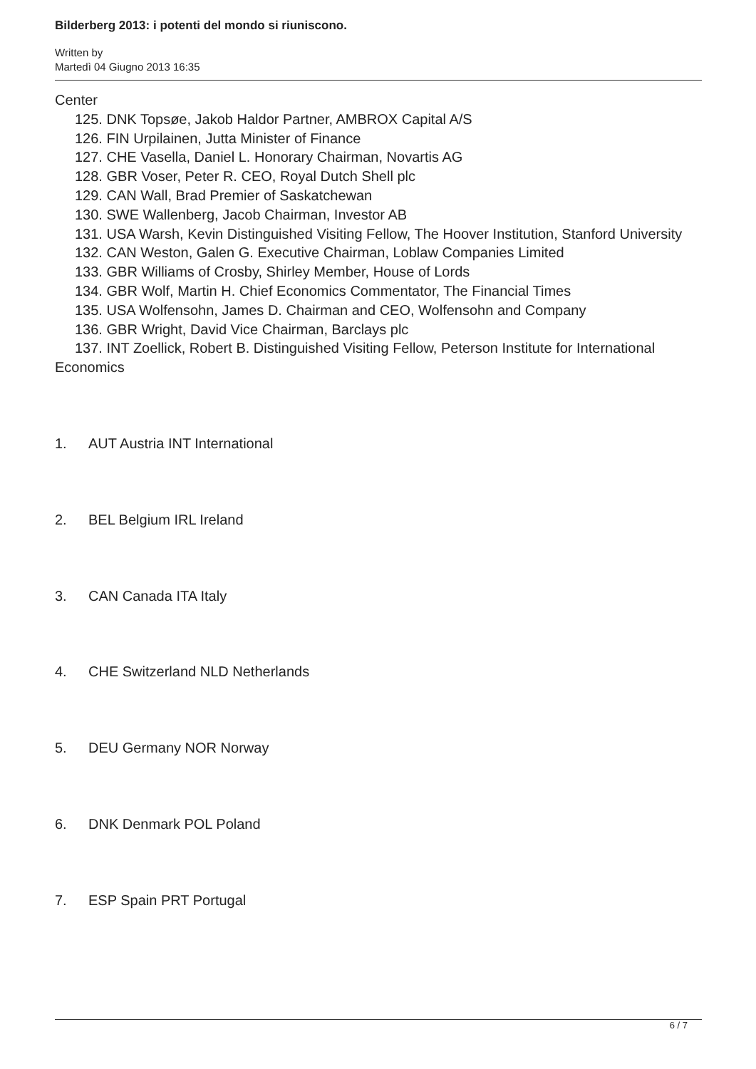Bilderberg 2013: i potenti del mondo si riuniscono.
Written by
Martedì 04 Giugno 2013 16:35
Center
125. DNK Topsøe, Jakob Haldor Partner, AMBROX Capital A/S
126. FIN Urpilainen, Jutta Minister of Finance
127. CHE Vasella, Daniel L. Honorary Chairman, Novartis AG
128. GBR Voser, Peter R. CEO, Royal Dutch Shell plc
129. CAN Wall, Brad Premier of Saskatchewan
130. SWE Wallenberg, Jacob Chairman, Investor AB
131. USA Warsh, Kevin Distinguished Visiting Fellow, The Hoover Institution, Stanford University
132. CAN Weston, Galen G. Executive Chairman, Loblaw Companies Limited
133. GBR Williams of Crosby, Shirley Member, House of Lords
134. GBR Wolf, Martin H. Chief Economics Commentator, The Financial Times
135. USA Wolfensohn, James D. Chairman and CEO, Wolfensohn and Company
136. GBR Wright, David Vice Chairman, Barclays plc
137. INT Zoellick, Robert B. Distinguished Visiting Fellow, Peterson Institute for International Economics
1. AUT Austria INT International
2. BEL Belgium IRL Ireland
3. CAN Canada ITA Italy
4. CHE Switzerland NLD Netherlands
5. DEU Germany NOR Norway
6. DNK Denmark POL Poland
7. ESP Spain PRT Portugal
6 / 7